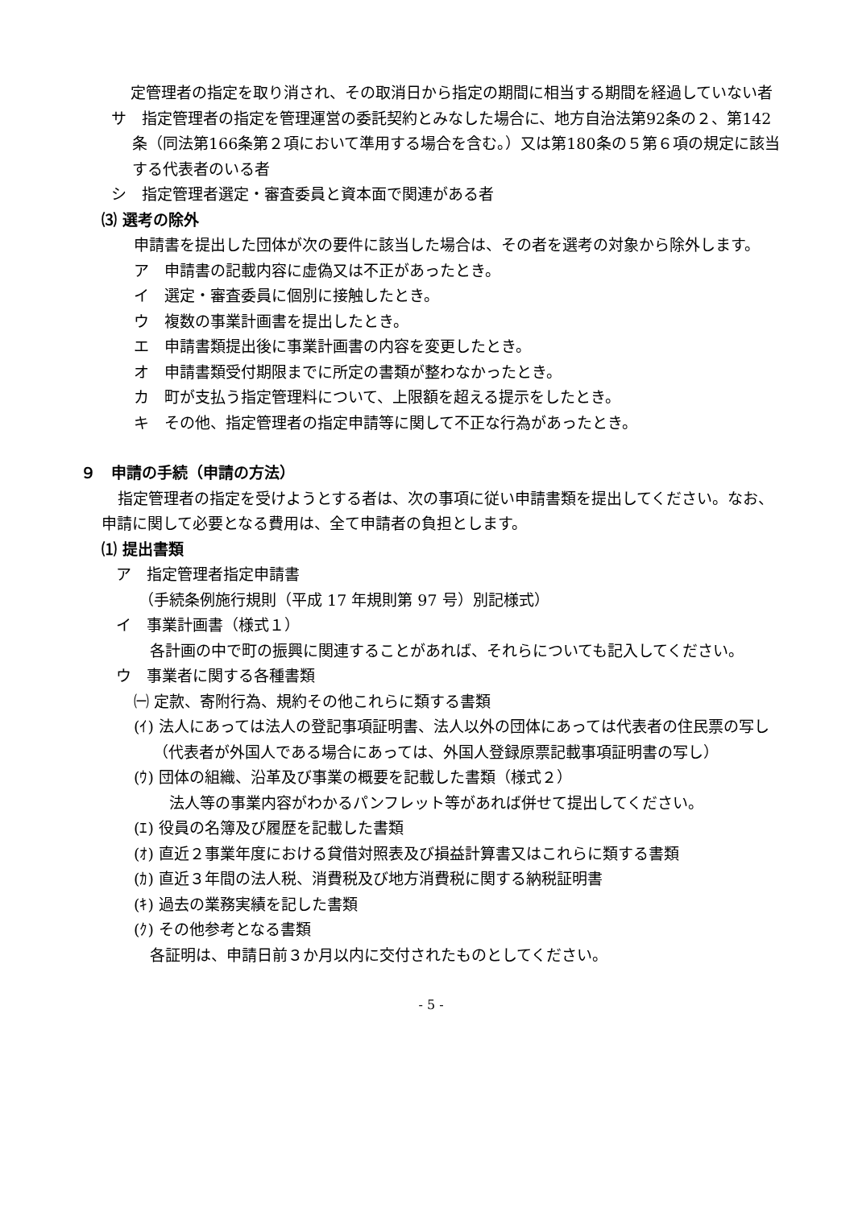定管理者の指定を取り消され、その取消日から指定の期間に相当する期間を経過していない者
サ　指定管理者の指定を管理運営の委託契約とみなした場合に、地方自治法第92条の２、第142条（同法第166条第２項において準用する場合を含む。）又は第180条の５第６項の規定に該当する代表者のいる者
シ　指定管理者選定・審査委員と資本面で関連がある者
⑶ 選考の除外
申請書を提出した団体が次の要件に該当した場合は、その者を選考の対象から除外します。
ア　申請書の記載内容に虚偽又は不正があったとき。
イ　選定・審査委員に個別に接触したとき。
ウ　複数の事業計画書を提出したとき。
エ　申請書類提出後に事業計画書の内容を変更したとき。
オ　申請書類受付期限までに所定の書類が整わなかったとき。
カ　町が支払う指定管理料について、上限額を超える提示をしたとき。
キ　その他、指定管理者の指定申請等に関して不正な行為があったとき。
９　申請の手続（申請の方法）
指定管理者の指定を受けようとする者は、次の事項に従い申請書類を提出してください。なお、申請に関して必要となる費用は、全て申請者の負担とします。
⑴ 提出書類
ア　指定管理者指定申請書
（手続条例施行規則（平成 17 年規則第 97 号）別記様式）
イ　事業計画書（様式１）
各計画の中で町の振興に関連することがあれば、それらについても記入してください。
ウ　事業者に関する各種書類
㈠ 定款、寄附行為、規約その他これらに類する書類
(ｲ) 法人にあっては法人の登記事項証明書、法人以外の団体にあっては代表者の住民票の写し（代表者が外国人である場合にあっては、外国人登録原票記載事項証明書の写し）
(ｳ) 団体の組織、沿革及び事業の概要を記載した書類（様式２）
法人等の事業内容がわかるパンフレット等があれば併せて提出してください。
(ｴ) 役員の名簿及び履歴を記載した書類
(ｵ) 直近２事業年度における貸借対照表及び損益計算書又はこれらに類する書類
(ｶ) 直近３年間の法人税、消費税及び地方消費税に関する納税証明書
(ｷ) 過去の業務実績を記した書類
(ｸ) その他参考となる書類
各証明は、申請日前３か月以内に交付されたものとしてください。
- 5 -